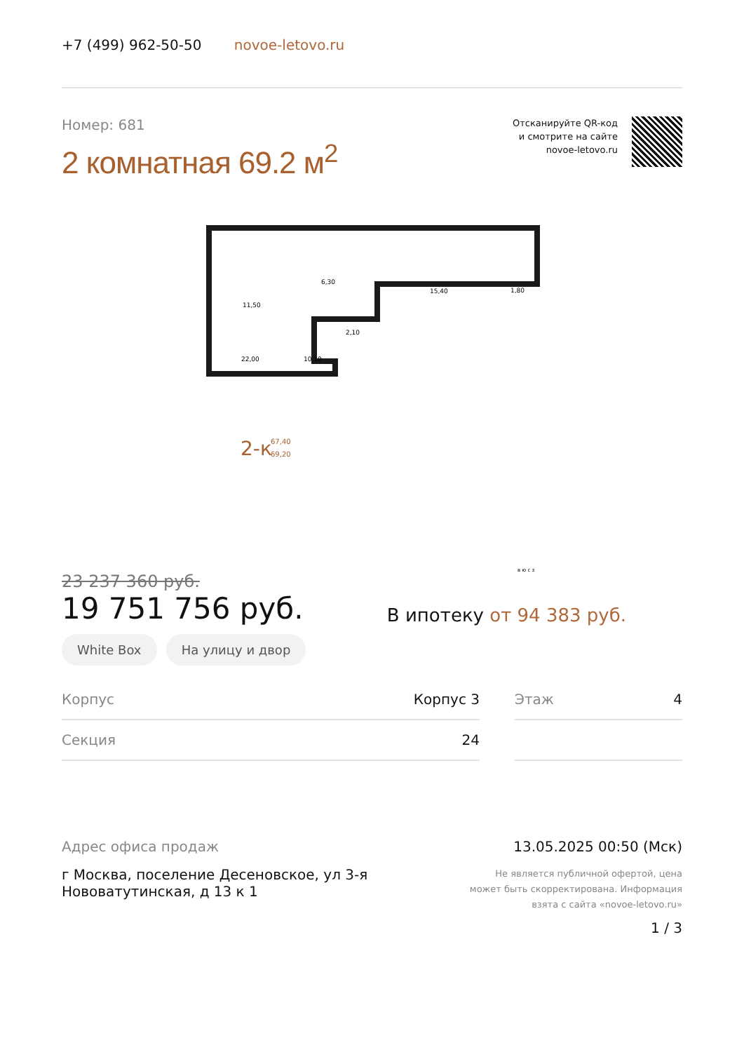+7 (499) 962-50-50 novoe-letovo.ru
Номер: 681
2 комнатная 69.2 м<sup>2</sup>
Отсканируйте QR-код
и смотрите на сайте
novoe-letovo.ru
11,50
6,30
15,40
1,80
2,10
22,00
10,10
2-к
67,40
69,20
в ю с з
23 237 360 руб.
19 751 756 руб.
В ипотеку от 94 383 руб.
White Box На улицу и двор
| Корпус | Корпус 3 | | Этаж | 4 |
| Секция | 24 | | | |
Адрес офиса продаж
г Москва, поселение Десеновское, ул 3-я
Нововатутинская, д 13 к 1
13.05.2025 00:50 (Мск)
Не является публичной офертой, цена
может быть скорректирована. Информация
взята с сайта «novoe-letovo.ru»
1 / 3